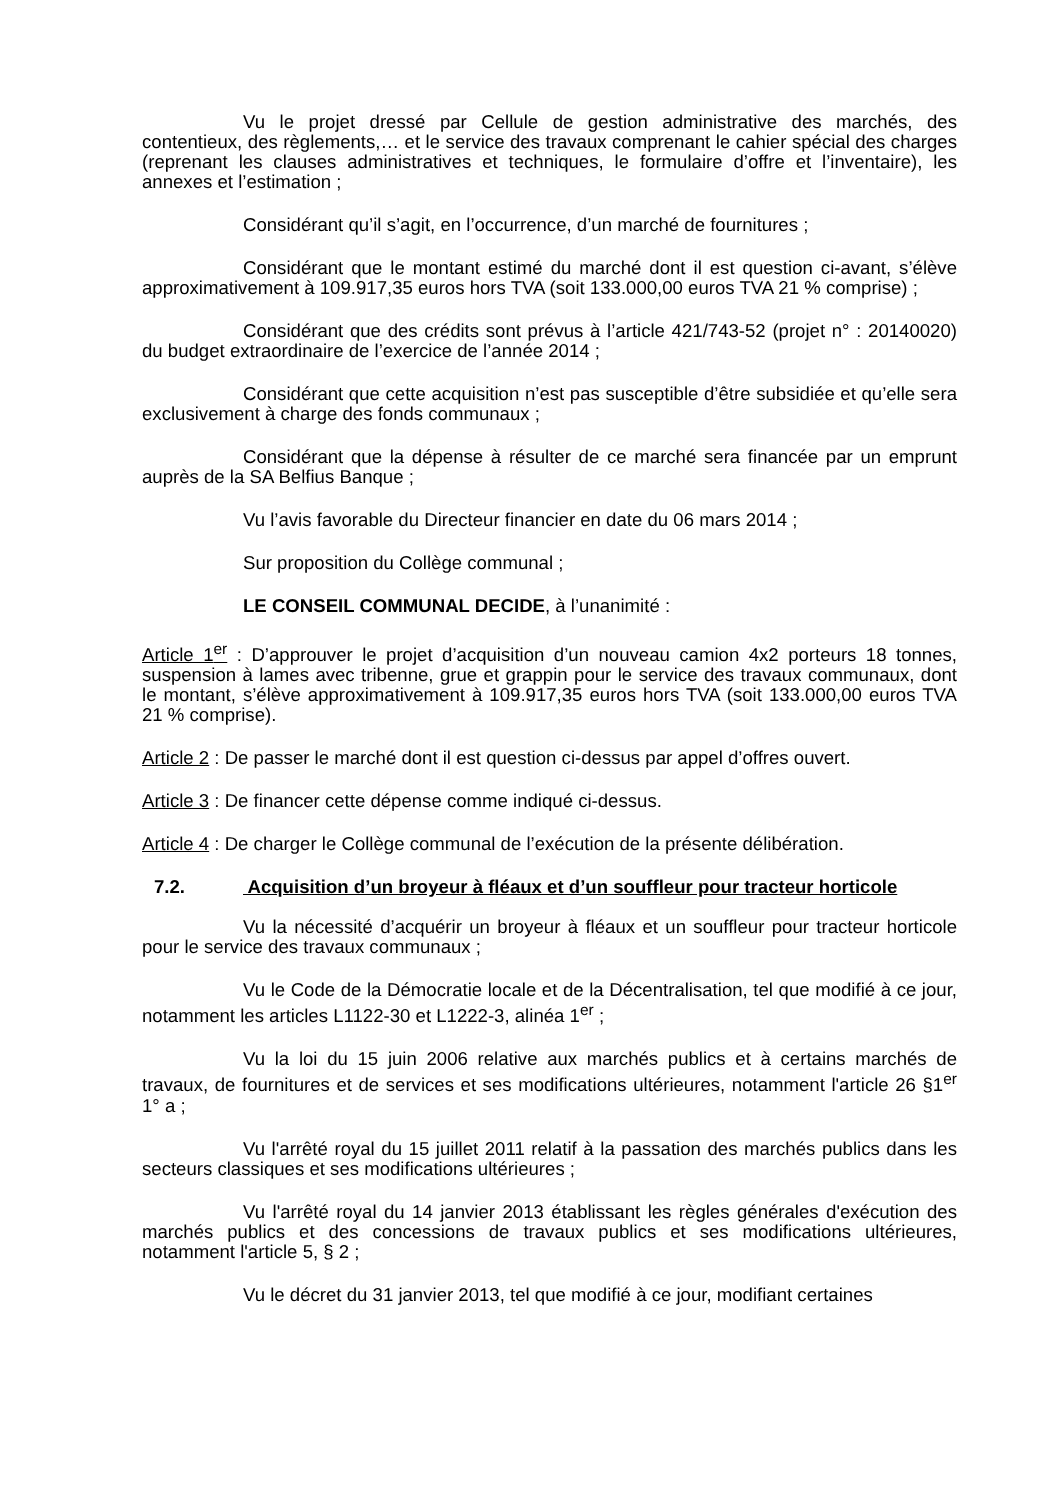Vu le projet dressé par Cellule de gestion administrative des marchés, des contentieux, des règlements,… et le service des travaux comprenant le cahier spécial des charges (reprenant les clauses administratives et techniques, le formulaire d’offre et l’inventaire), les annexes et l’estimation ;
Considérant qu’il s’agit, en l’occurrence, d’un marché de fournitures ;
Considérant que le montant estimé du marché dont il est question ci-avant, s’élève approximativement à 109.917,35 euros hors TVA (soit 133.000,00 euros TVA 21 % comprise) ;
Considérant que des crédits sont prévus à l’article 421/743-52 (projet n° : 20140020) du budget extraordinaire de l’exercice de l’année 2014 ;
Considérant que cette acquisition n’est pas susceptible d’être subsidiée et qu’elle sera exclusivement à charge des fonds communaux ;
Considérant que la dépense à résulter de ce marché sera financée par un emprunt auprès de la SA Belfius Banque ;
Vu l’avis favorable du Directeur financier en date du 06 mars 2014 ;
Sur proposition du Collège communal ;
LE CONSEIL COMMUNAL DECIDE, à l’unanimité :
Article 1<sup>er</sup> : D’approuver le projet d’acquisition d’un nouveau camion 4x2 porteurs 18 tonnes, suspension à lames avec tribenne, grue et grappin pour le service des travaux communaux, dont le montant, s’élève approximativement à 109.917,35 euros hors TVA (soit 133.000,00 euros TVA 21 % comprise).
Article 2 : De passer le marché dont il est question ci-dessus par appel d’offres ouvert.
Article 3 : De financer cette dépense comme indiqué ci-dessus.
Article 4 : De charger le Collège communal de l’exécution de la présente délibération.
7.2. Acquisition d’un broyeur à fléaux et d’un souffleur pour tracteur horticole
Vu la nécessité d’acquérir un broyeur à fléaux et un souffleur pour tracteur horticole pour le service des travaux communaux ;
Vu le Code de la Démocratie locale et de la Décentralisation, tel que modifié à ce jour, notamment les articles L1122-30 et L1222-3, alinéa 1<sup>er</sup> ;
Vu la loi du 15 juin 2006 relative aux marchés publics et à certains marchés de travaux, de fournitures et de services et ses modifications ultérieures, notamment l'article 26 §1<sup>er</sup> 1° a ;
Vu l'arrêté royal du 15 juillet 2011 relatif à la passation des marchés publics dans les secteurs classiques et ses modifications ultérieures ;
Vu l'arrêté royal du 14 janvier 2013 établissant les règles générales d'exécution des marchés publics et des concessions de travaux publics et ses modifications ultérieures, notamment l'article 5, § 2 ;
Vu le décret du 31 janvier 2013, tel que modifié à ce jour, modifiant certaines